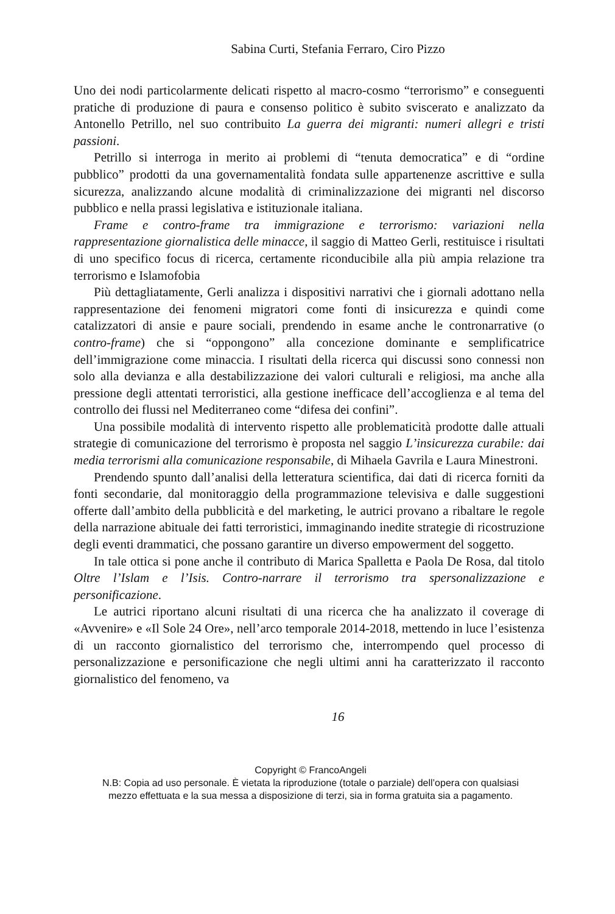Sabina Curti, Stefania Ferraro, Ciro Pizzo
Uno dei nodi particolarmente delicati rispetto al macro-cosmo “terrorismo” e conseguenti pratiche di produzione di paura e consenso politico è subito sviscerato e analizzato da Antonello Petrillo, nel suo contribuito La guerra dei migranti: numeri allegri e tristi passioni.
Petrillo si interroga in merito ai problemi di “tenuta democratica” e di “ordine pubblico” prodotti da una governamentalità fondata sulle appartenenze ascrittive e sulla sicurezza, analizzando alcune modalità di criminalizzazione dei migranti nel discorso pubblico e nella prassi legislativa e istituzionale italiana.
Frame e contro-frame tra immigrazione e terrorismo: variazioni nella rappresentazione giornalistica delle minacce, il saggio di Matteo Gerli, restituisce i risultati di uno specifico focus di ricerca, certamente riconducibile alla più ampia relazione tra terrorismo e Islamofobia
Più dettagliatamente, Gerli analizza i dispositivi narrativi che i giornali adottano nella rappresentazione dei fenomeni migratori come fonti di insicurezza e quindi come catalizzatori di ansie e paure sociali, prendendo in esame anche le contronarrative (o contro-frame) che si “oppongono” alla concezione dominante e semplificatrice dell’immigrazione come minaccia. I risultati della ricerca qui discussi sono connessi non solo alla devianza e alla destabilizzazione dei valori culturali e religiosi, ma anche alla pressione degli attentati terroristici, alla gestione inefficace dell’accoglienza e al tema del controllo dei flussi nel Mediterraneo come “difesa dei confini”.
Una possibile modalità di intervento rispetto alle problematicità prodotte dalle attuali strategie di comunicazione del terrorismo è proposta nel saggio L’insicurezza curabile: dai media terrorismi alla comunicazione responsabile, di Mihaela Gavrila e Laura Minestroni.
Prendendo spunto dall’analisi della letteratura scientifica, dai dati di ricerca forniti da fonti secondarie, dal monitoraggio della programmazione televisiva e dalle suggestioni offerte dall’ambito della pubblicità e del marketing, le autrici provano a ribaltare le regole della narrazione abituale dei fatti terroristici, immaginando inedite strategie di ricostruzione degli eventi drammatici, che possano garantire un diverso empowerment del soggetto.
In tale ottica si pone anche il contributo di Marica Spalletta e Paola De Rosa, dal titolo Oltre l’Islam e l’Isis. Contro-narrare il terrorismo tra spersonalizzazione e personificazione.
Le autrici riportano alcuni risultati di una ricerca che ha analizzato il coverage di «Avvenire» e «Il Sole 24 Ore», nell’arco temporale 2014-2018, mettendo in luce l’esistenza di un racconto giornalistico del terrorismo che, interrompendo quel processo di personalizzazione e personificazione che negli ultimi anni ha caratterizzato il racconto giornalistico del fenomeno, va
16
Copyright © FrancoAngeli
N.B: Copia ad uso personale. È vietata la riproduzione (totale o parziale) dell’opera con qualsiasi
mezzo effettuata e la sua messa a disposizione di terzi, sia in forma gratuita sia a pagamento.